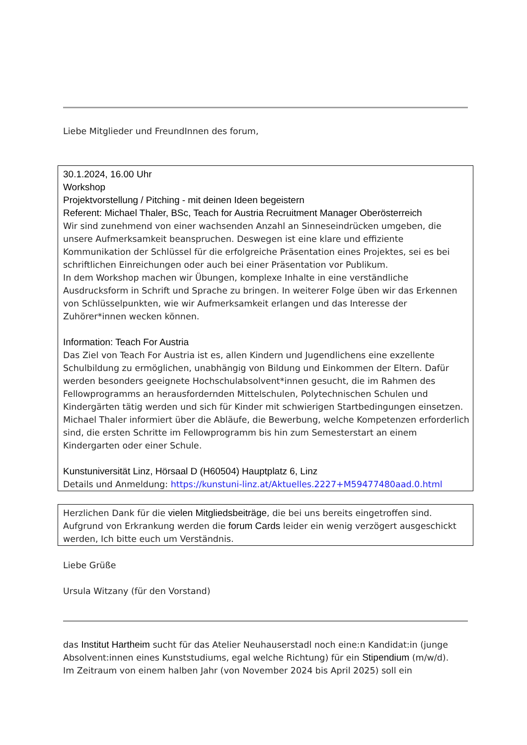Liebe Mitglieder und FreundInnen des forum,
30.1.2024, 16.00 Uhr
Workshop
Projektvorstellung / Pitching - mit deinen Ideen begeistern
Referent: Michael Thaler, BSc, Teach for Austria Recruitment Manager Oberösterreich
Wir sind zunehmend von einer wachsenden Anzahl an Sinneseindrücken umgeben, die unsere Aufmerksamkeit beanspruchen. Deswegen ist eine klare und effiziente Kommunikation der Schlüssel für die erfolgreiche Präsentation eines Projektes, sei es bei schriftlichen Einreichungen oder auch bei einer Präsentation vor Publikum.
In dem Workshop machen wir Übungen, komplexe Inhalte in eine verständliche Ausdrucksform in Schrift und Sprache zu bringen. In weiterer Folge üben wir das Erkennen von Schlüsselpunkten, wie wir Aufmerksamkeit erlangen und das Interesse der Zuhörer*innen wecken können.
Information: Teach For Austria
Das Ziel von Teach For Austria ist es, allen Kindern und Jugendlichens eine exzellente Schulbildung zu ermöglichen, unabhängig von Bildung und Einkommen der Eltern. Dafür werden besonders geeignete Hochschulabsolvent*innen gesucht, die im Rahmen des Fellowprogramms an herausfordernden Mittelschulen, Polytechnischen Schulen und Kindergärten tätig werden und sich für Kinder mit schwierigen Startbedingungen einsetzen.
Michael Thaler informiert über die Abläufe, die Bewerbung, welche Kompetenzen erforderlich sind, die ersten Schritte im Fellowprogramm bis hin zum Semesterstart an einem Kindergarten oder einer Schule.
Kunstuniversität Linz, Hörsaal D (H60504) Hauptplatz 6, Linz
Details und Anmeldung: https://kunstuni-linz.at/Aktuelles.2227+M59477480aad.0.html
Herzlichen Dank für die vielen Mitgliedsbeiträge, die bei uns bereits eingetroffen sind. Aufgrund von Erkrankung werden die forum Cards leider ein wenig verzögert ausgeschickt werden, Ich bitte euch um Verständnis.
Liebe Grüße
Ursula Witzany (für den Vorstand)
das Institut Hartheim sucht für das Atelier Neuhauserstadl noch eine:n Kandidat:in (junge Absolvent:innen eines Kunststudiums, egal welche Richtung) für ein Stipendium (m/w/d).
Im Zeitraum von einem halben Jahr (von November 2024 bis April 2025) soll ein